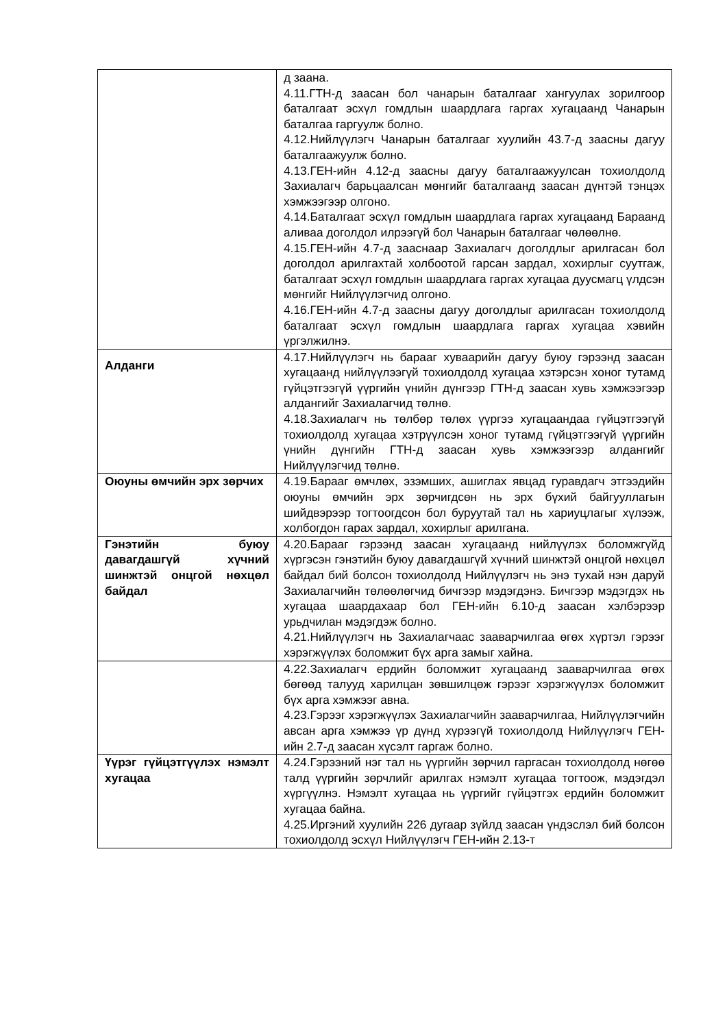| | д заана. 4.11.ГТН-д заасан бол чанарын баталгааг хангуулах зорилгоор баталгаат эсхүл гомдлын шаардлага гаргах хугацаанд Чанарын баталгаа гаргуулж болно. 4.12.Нийлүүлэгч Чанарын баталгааг хуулийн 43.7-д заасны дагуу баталгаажуулж болно. 4.13.ГЕН-ийн 4.12-д заасны дагуу баталгаажуулсан тохиолдолд Захиалагч барьцаалсан мөнгийг баталгаанд заасан дүнтэй тэнцэх хэмжээгээр олгоно. 4.14.Баталгаат эсхүл гомдлын шаардлага гаргах хугацаанд Бараанд аливаа доголдол илрээгүй бол Чанарын баталгааг чөлөөлнө. 4.15.ГЕН-ийн 4.7-д зааснаар Захиалагч доголдлыг арилгасан бол доголдол арилгахтай холбоотой гарсан зардал, хохирлыг суутгаж, баталгаат эсхүл гомдлын шаардлага гаргах хугацаа дуусмагц үлдсэн мөнгийг Нийлүүлэгчид олгоно. 4.16.ГЕН-ийн 4.7-д заасны дагуу доголдлыг арилгасан тохиолдолд баталгаат эсхүл гомдлын шаардлага гаргах хугацаа хэвийн үргэлжилнэ. |
| Алданги | 4.17.Нийлүүлэгч нь барааг хуваарийн дагуу буюу гэрээнд заасан хугацаанд нийлүүлээгүй тохиолдолд хугацаа хэтэрсэн хоног тутамд гүйцэтгээгүй үүргийн үнийн дүнгээр ГТН-д заасан хувь хэмжээгээр алдангийг Захиалагчид төлнө. 4.18.Захиалагч нь төлбөр төлөх үүргээ хугацаандаа гүйцэтгээгүй тохиолдолд хугацаа хэтрүүлсэн хоног тутамд гүйцэтгээгүй үүргийн үнийн дүнгийн ГТН-д заасан хувь хэмжээгээр алдангийг Нийлүүлэгчид төлнө. |
| Оюуны өмчийн эрх зөрчих | 4.19.Барааг өмчлөх, эзэмших, ашиглах явцад гуравдагч этгээдийн оюуны өмчийн эрх зөрчигдсөн нь эрх бүхий байгууллагын шийдвэрээр тогтоогдсон бол буруутай тал нь хариуцлагыг хүлээж, холбогдон гарах зардал, хохирлыг арилгана. |
| Гэнэтийн буюу давагдашгүй хүчний шинжтэй онцгой нөхцөл байдал | 4.20.Барааг гэрээнд заасан хугацаанд нийлүүлэх боломжгүйд хүргэсэн гэнэтийн буюу давагдашгүй хүчний шинжтэй онцгой нөхцөл байдал бий болсон тохиолдолд Нийлүүлэгч нь энэ тухай нэн даруй Захиалагчийн төлөөлөгчид бичгээр мэдэгдэнэ. Бичгээр мэдэгдэх нь хугацаа шаардахаар бол ГЕН-ийн 6.10-д заасан хэлбэрээр урьдчилан мэдэгдэж болно. 4.21.Нийлүүлэгч нь Захиалагчаас зааварчилгаа өгөх хүртэл гэрээг хэрэгжүүлэх боломжит бүх арга замыг хайна. |
| | 4.22.Захиалагч ердийн боломжит хугацаанд зааварчилгаа өгөх бөгөөд талууд харилцан зөвшилцөж гэрээг хэрэгжүүлэх боломжит бүх арга хэмжээг авна. 4.23.Гэрээг хэрэгжүүлэх Захиалагчийн зааварчилгаа, Нийлүүлэгчийн авсан арга хэмжээ үр дүнд хүрээгүй тохиолдолд Нийлүүлэгч ГЕН-ийн 2.7-д заасан хүсэлт гаргаж болно. |
| Үүрэг гүйцэтгүүлэх нэмэлт хугацаа | 4.24.Гэрээний нэг тал нь үүргийн зөрчил гаргасан тохиолдолд нөгөө талд үүргийн зөрчлийг арилгах нэмэлт хугацаа тогтоож, мэдэгдэл хүргүүлнэ. Нэмэлт хугацаа нь үүргийг гүйцэтгэх ердийн боломжит хугацаа байна. 4.25.Иргэний хуулийн 226 дугаар зүйлд заасан үндэслэл бий болсон тохиолдолд эсхүл Нийлүүлэгч ГЕН-ийн 2.13-т |